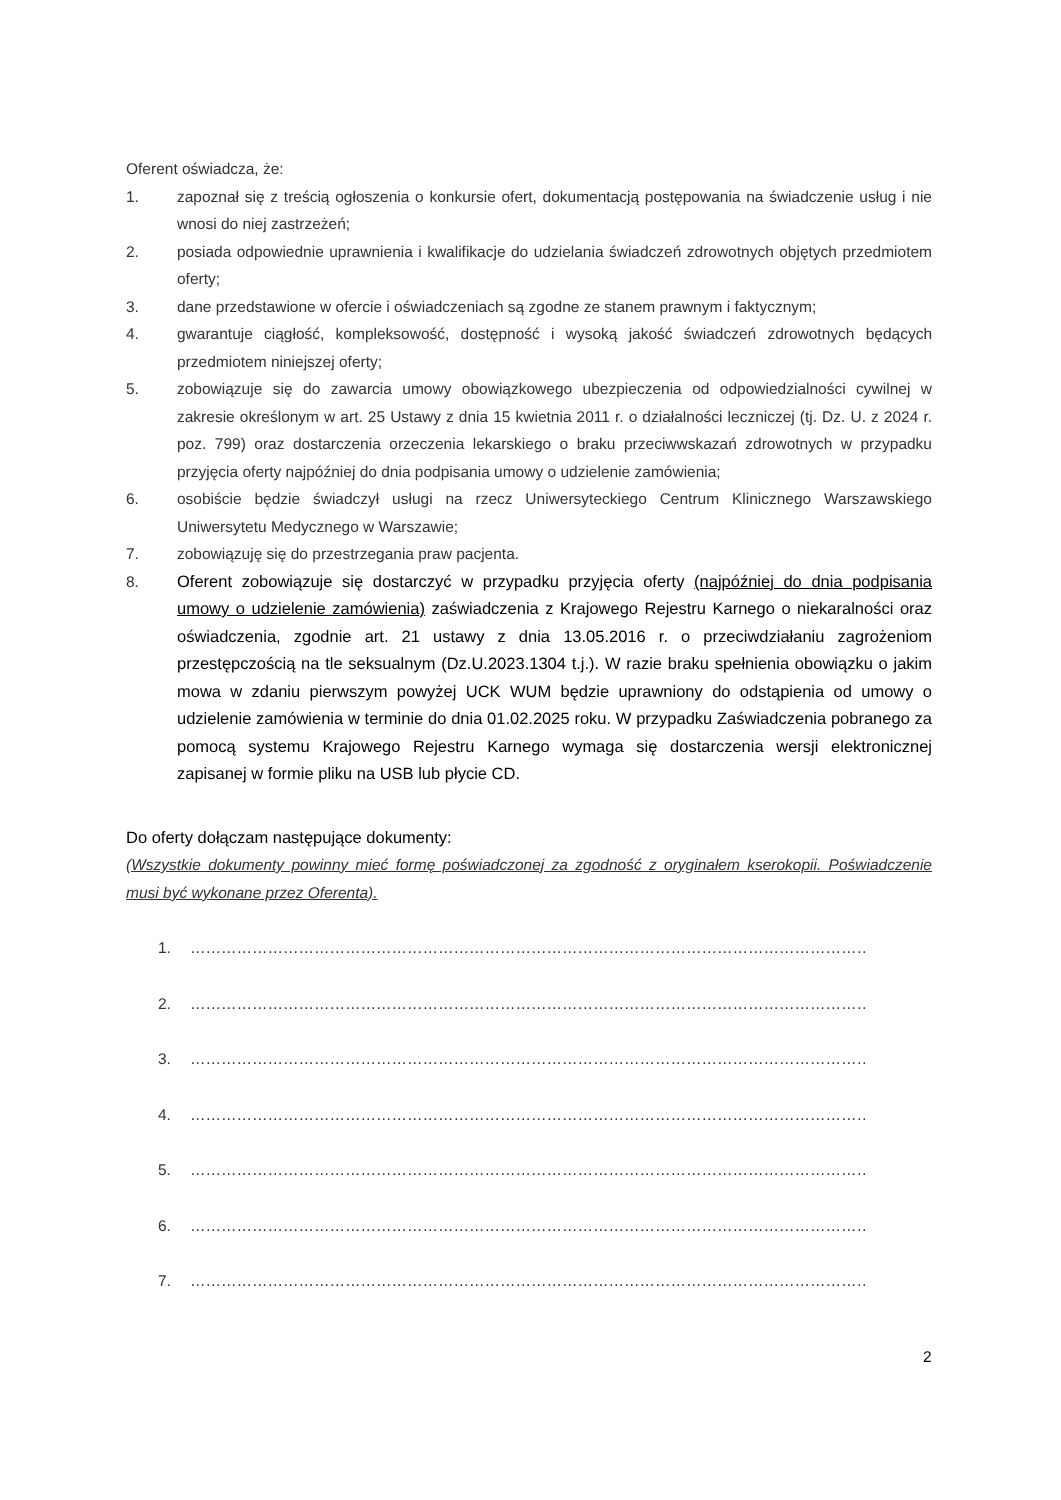Oferent oświadcza, że:
1. zapoznał się z treścią ogłoszenia o konkursie ofert, dokumentacją postępowania na świadczenie usług i nie wnosi do niej zastrzeżeń;
2. posiada odpowiednie uprawnienia i kwalifikacje do udzielania świadczeń zdrowotnych objętych przedmiotem oferty;
3. dane przedstawione w ofercie i oświadczeniach są zgodne ze stanem prawnym i faktycznym;
4. gwarantuje ciągłość, kompleksowość, dostępność i wysoką jakość świadczeń zdrowotnych będących przedmiotem niniejszej oferty;
5. zobowiązuje się do zawarcia umowy obowiązkowego ubezpieczenia od odpowiedzialności cywilnej w zakresie określonym w art. 25 Ustawy z dnia 15 kwietnia 2011 r. o działalności leczniczej (tj. Dz. U. z 2024 r. poz. 799) oraz dostarczenia orzeczenia lekarskiego o braku przeciwwskazań zdrowotnych w przypadku przyjęcia oferty najpóźniej do dnia podpisania umowy o udzielenie zamówienia;
6. osobiście będzie świadczył usługi na rzecz Uniwersyteckiego Centrum Klinicznego Warszawskiego Uniwersytetu Medycznego w Warszawie;
7. zobowiązuję się do przestrzegania praw pacjenta.
8. Oferent zobowiązuje się dostarczyć w przypadku przyjęcia oferty (najpóźniej do dnia podpisania umowy o udzielenie zamówienia) zaświadczenia z Krajowego Rejestru Karnego o niekaralności oraz oświadczenia, zgodnie art. 21 ustawy z dnia 13.05.2016 r. o przeciwdziałaniu zagrożeniom przestępczością na tle seksualnym (Dz.U.2023.1304 t.j.). W razie braku spełnienia obowiązku o jakim mowa w zdaniu pierwszym powyżej UCK WUM będzie uprawniony do odstąpienia od umowy o udzielenie zamówienia w terminie do dnia 01.02.2025 roku. W przypadku Zaświadczenia pobranego za pomocą systemu Krajowego Rejestru Karnego wymaga się dostarczenia wersji elektronicznej zapisanej w formie pliku na USB lub płycie CD.
Do oferty dołączam następujące dokumenty:
(Wszystkie dokumenty powinny mieć formę poświadczonej za zgodność z oryginałem kserokopii. Poświadczenie musi być wykonane przez Oferenta).
1. ……………………………………………………………………………………………………………………………………
2. ……………………………………………………………………………………………………………………………………
3. ……………………………………………………………………………………………………………………………………
4. ……………………………………………………………………………………………………………………………………
5. ……………………………………………………………………………………………………………………………………
6. ……………………………………………………………………………………………………………………………………
7. ……………………………………………………………………………………………………………………………………
2